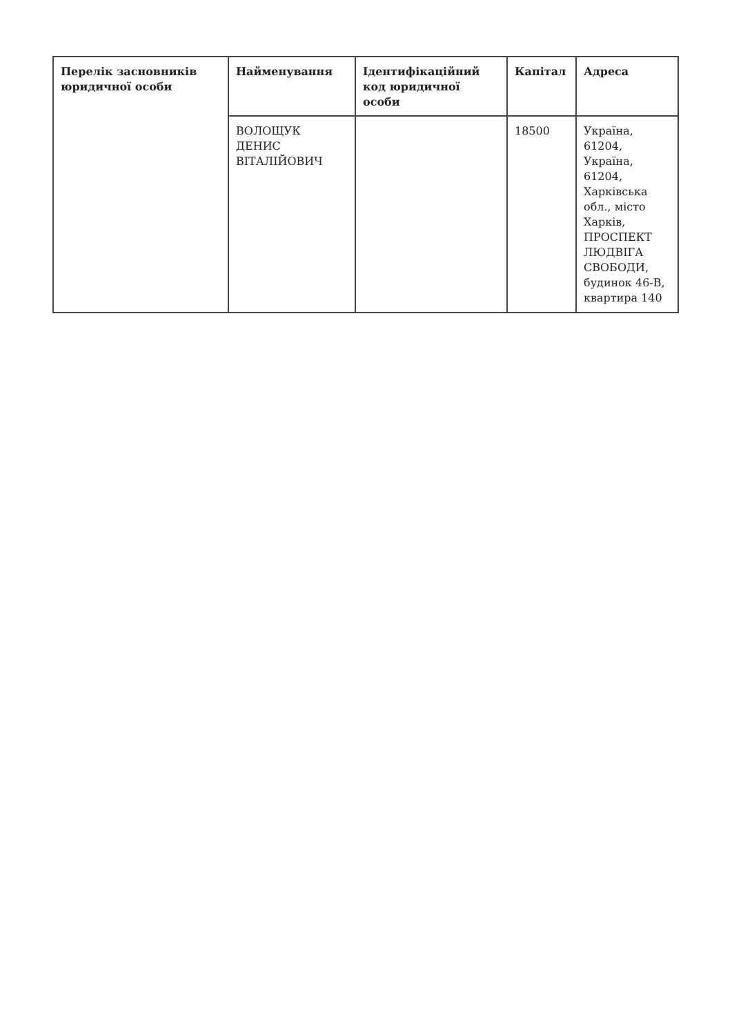| Перелік засновників юридичної особи | Найменування | Ідентифікаційний код юридичної особи | Капітал | Адреса |
| --- | --- | --- | --- | --- |
| | ВОЛОЩУК ДЕНИС ВІТАЛІЙОВИЧ | | 18500 | Україна, 61204, Україна, 61204, Харківська обл., місто Харків, ПРОСПЕКТ ЛЮДВІГА СВОБОДИ, будинок 46-В, квартира 140 |